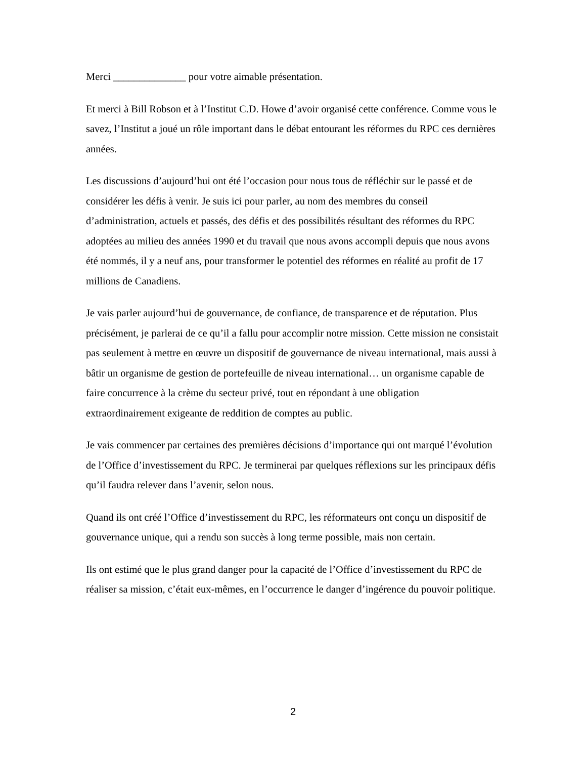Merci ______________ pour votre aimable présentation.
Et merci à Bill Robson et à l’Institut C.D. Howe d’avoir organisé cette conférence. Comme vous le savez, l’Institut a joué un rôle important dans le débat entourant les réformes du RPC ces dernières années.
Les discussions d’aujourd’hui ont été l’occasion pour nous tous de réfléchir sur le passé et de considérer les défis à venir. Je suis ici pour parler, au nom des membres du conseil d’administration, actuels et passés, des défis et des possibilités résultant des réformes du RPC adoptées au milieu des années 1990 et du travail que nous avons accompli depuis que nous avons été nommés, il y a neuf ans, pour transformer le potentiel des réformes en réalité au profit de 17 millions de Canadiens.
Je vais parler aujourd’hui de gouvernance, de confiance, de transparence et de réputation. Plus précisément, je parlerai de ce qu’il a fallu pour accomplir notre mission. Cette mission ne consistait pas seulement à mettre en œuvre un dispositif de gouvernance de niveau international, mais aussi à bâtir un organisme de gestion de portefeuille de niveau international… un organisme capable de faire concurrence à la crème du secteur privé, tout en répondant à une obligation extraordinairement exigeante de reddition de comptes au public.
Je vais commencer par certaines des premières décisions d’importance qui ont marqué l’évolution de l’Office d’investissement du RPC. Je terminerai par quelques réflexions sur les principaux défis qu’il faudra relever dans l’avenir, selon nous.
Quand ils ont créé l’Office d’investissement du RPC, les réformateurs ont conçu un dispositif de gouvernance unique, qui a rendu son succès à long terme possible, mais non certain.
Ils ont estimé que le plus grand danger pour la capacité de l’Office d’investissement du RPC de réaliser sa mission, c’était eux-mêmes, en l’occurrence le danger d’ingérence du pouvoir politique.
2